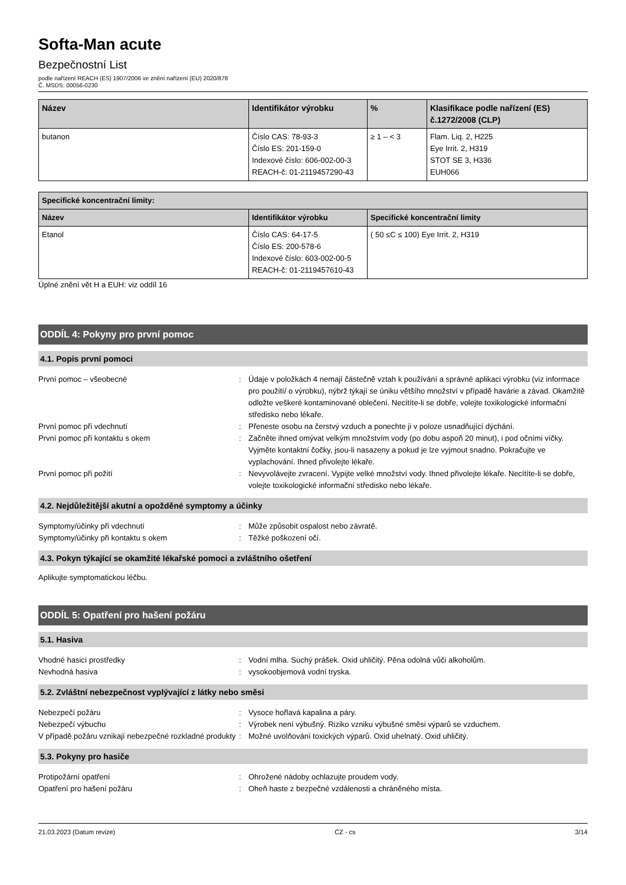Softa-Man acute
Bezpečnostní List
podle nařízení REACH (ES) 1907/2006 ve znění nařízení (EU) 2020/878
Č. MSDS: 00056-0230
| Název | Identifikátor výrobku | % | Klasifikace podle nařízení (ES) č.1272/2008 (CLP) |
| --- | --- | --- | --- |
| butanon | Číslo CAS: 78-93-3 Číslo ES: 201-159-0 Indexové číslo: 606-002-00-3 REACH-č: 01-2119457290-43 | ≥ 1 – < 3 | Flam. Liq. 2, H225 Eye Irrit. 2, H319 STOT SE 3, H336 EUH066 |
| Specifické koncentrační limity: | | |
| --- | --- | --- |
| Název | Identifikátor výrobku | Specifické koncentrační limity |
| Etanol | Číslo CAS: 64-17-5 Číslo ES: 200-578-6 Indexové číslo: 603-002-00-5 REACH-č: 01-2119457610-43 | ( 50 ≤C ≤ 100) Eye Irrit. 2, H319 |
Úplné znění vět H a EUH: viz oddíl 16
ODDÍL 4: Pokyny pro první pomoc
4.1. Popis první pomoci
První pomoc – všeobecné : Údaje v položkách 4 nemají částečně vztah k používání a správné aplikaci výrobku (viz informace pro použití/ o výrobku), nýbrž týkají se úniku většího množství v případě havárie a závad. Okamžitě odložte veškeré kontaminované oblečení. Necítíte-li se dobře, volejte toxikologické informační středisko nebo lékaře.
První pomoc při vdechnutí : Přeneste osobu na čerstvý vzduch a ponechte ji v poloze usnadňující dýchání.
První pomoc při kontaktu s okem : Začněte ihned omývat velkým množstvím vody (po dobu aspoň 20 minut), i pod očními víčky. Vyjměte kontaktní čočky, jsou-li nasazeny a pokud je lze vyjmout snadno. Pokračujte ve vyplachování. Ihned přivolejte lékaře.
První pomoc při požití : Nevyvolávejte zvracení. Vypijte velké množství vody. Ihned přivolejte lékaře. Necítíte-li se dobře, volejte toxikologické informační středisko nebo lékaře.
4.2. Nejdůležitější akutní a opožděné symptomy a účinky
Symptomy/účinky při vdechnutí : Může způsobit ospalost nebo závratě.
Symptomy/účinky při kontaktu s okem : Těžké poškození očí.
4.3. Pokyn týkající se okamžité lékařské pomoci a zvláštního ošetření
Aplikujte symptomatickou léčbu.
ODDÍL 5: Opatření pro hašení požáru
5.1. Hasiva
Vhodné hasicí prostředky : Vodní mlha. Suchý prášek. Oxid uhličitý. Pěna odolná vůči alkoholům.
Nevhodná hasiva : vysokoobjemová vodní tryska.
5.2. Zvláštní nebezpečnost vyplývající z látky nebo směsi
Nebezpečí požáru : Vysoce hořlavá kapalina a páry.
Nebezpečí výbuchu : Výrobek není výbušný. Riziko vzniku výbušné směsi výparů se vzduchem.
V případě požáru vznikají nebezpečné rozkladné produkty
: Možné uvolňování toxických výparů. Oxid uhelnatý. Oxid uhličitý.
5.3. Pokyny pro hasiče
Protipožární opatření : Ohrožené nádoby ochlazujte proudem vody.
Opatření pro hašení požáru : Oheň haste z bezpečné vzdálenosti a chráněného místa.
21.03.2023 (Datum revize) CZ - cs 3/14